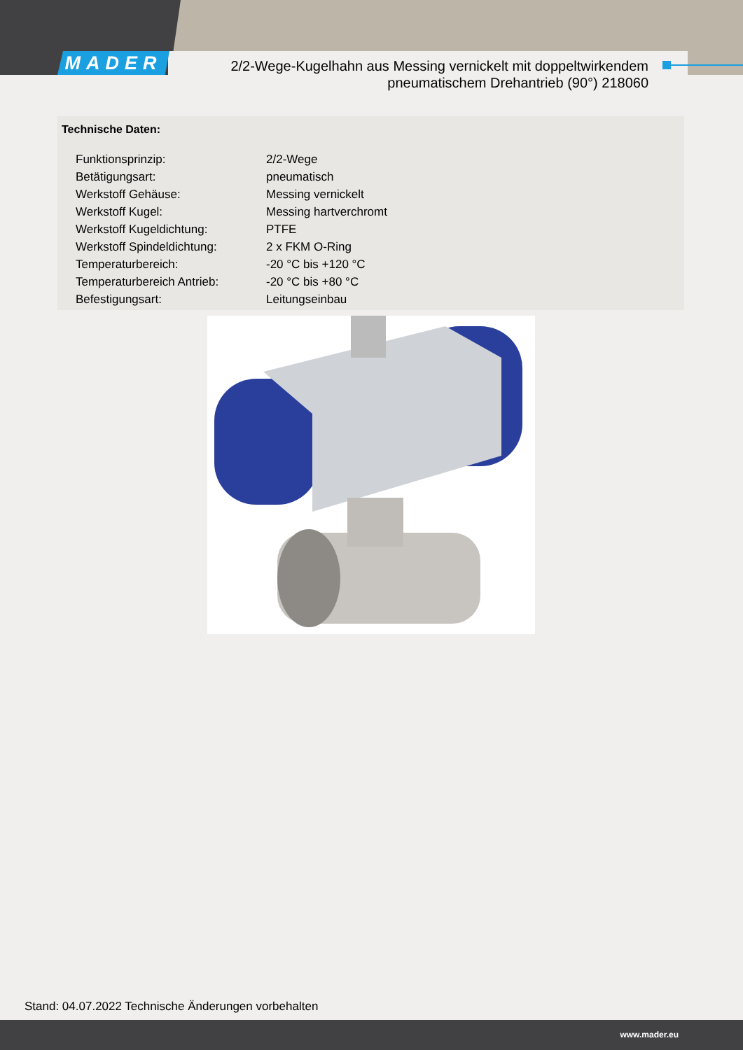MADER
2/2-Wege-Kugelhahn aus Messing vernickelt mit doppeltwirkendem
pneumatischem Drehantrieb (90°) 218060
Technische Daten:
| Funktionsprinzip: | 2/2-Wege |
| Betätigungsart: | pneumatisch |
| Werkstoff Gehäuse: | Messing vernickelt |
| Werkstoff Kugel: | Messing hartverchromt |
| Werkstoff Kugeldichtung: | PTFE |
| Werkstoff Spindeldichtung: | 2 x FKM O-Ring |
| Temperaturbereich: | -20 °C bis +120 °C |
| Temperaturbereich Antrieb: | -20 °C bis +80 °C |
| Befestigungsart: | Leitungseinbau |
Stand: 04.07.2022 Technische Änderungen vorbehalten
www.mader.eu